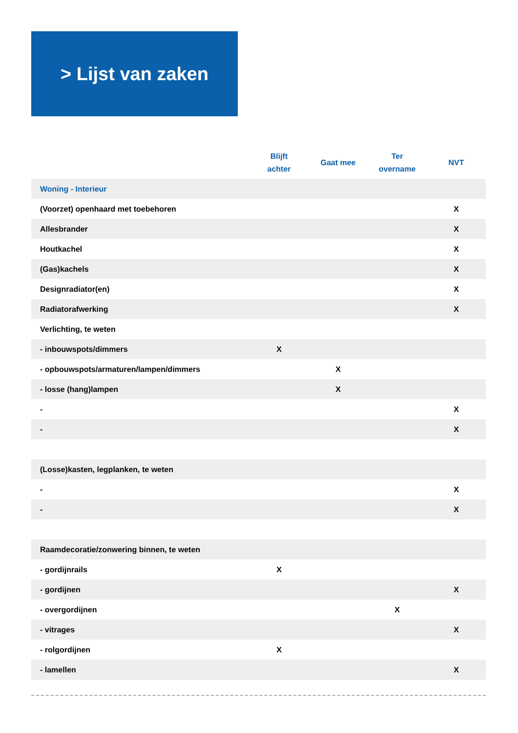> Lijst van zaken
| | Blijft achter | Gaat mee | Ter overname | NVT |
| --- | --- | --- | --- | --- |
| Woning - Interieur | | | | |
| (Voorzet) openhaard met toebehoren | | | | X |
| Allesbrander | | | | X |
| Houtkachel | | | | X |
| (Gas)kachels | | | | X |
| Designradiator(en) | | | | X |
| Radiatorafwerking | | | | X |
| Verlichting, te weten | | | | |
| - inbouwspots/dimmers | X | | | |
| - opbouwspots/armaturen/lampen/dimmers | | X | | |
| - losse (hang)lampen | | X | | |
| - | | | | X |
| - | | | | X |
| (Losse)kasten, legplanken, te weten | | | | |
| - | | | | X |
| - | | | | X |
| Raamdecoratie/zonwering binnen, te weten | | | | |
| - gordijnrails | X | | | |
| - gordijnen | | | | X |
| - overgordijnen | | | X | |
| - vitrages | | | | X |
| - rolgordijnen | X | | | |
| - lamellen | | | | X |